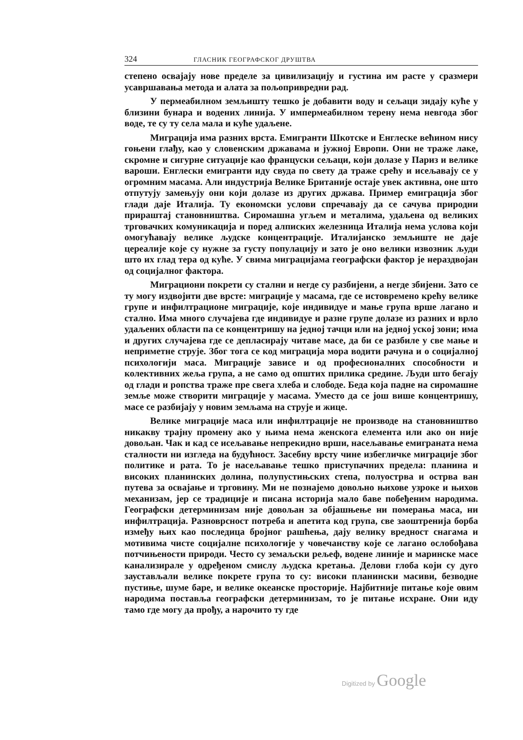324 ГЛАСНИК ГЕОГРАФСКОГ ДРУШТВА
степено освајају нове пределе за цивилизацију и густина им расте у сразмери усавршавања метода и алата за пољопривредни рад.
У пермеабилном земљишту тешко је добавити воду и сељаци зидају куће у близини бунара и водених линија. У импермеабилном терену нема невгода због воде, те су ту села мала и куће удаљене.
Миграција има разних врста. Емигранти Шкотске и Енглеске већином нису гоњени глађу, као у словенским државама и јужној Европи. Они не траже лаке, скромне и сигурне ситуације као француски сељаци, који долазе у Париз и велике вароши. Енглески емигранти иду свуда по свету да траже срећу и исељавају се у огромним масама. Али индустрија Велике Британије остаје увек активна, оне што отпутују замењују они који долазе из других држава. Пример емиграција због глади даје Италија. Ту економски услови спречавају да се сачува природни прираштај становништва. Сиромашна угљем и металима, удаљена од великих трговачких комуникација и поред алписких железница Италија нема услова који омогућавају велике људске концентрације. Италијанско земљиште не даје цереалије које су нужне за густу популацију и зато је оно велики извозник људи што их глад тера од куће. У свима миграцијама географски фактор је нераздвојан од социјалног фактора.
Миграциони покрети су стални и негде су разбијени, а негде збијени. Зато се ту могу издвојити две врсте: миграције у масама, где се истовремено крећу велике групе и инфилтрационе миграције, које индивидуе и мање група врше лагано и стално. Има много случајева где индивидуе и разне групе долазе из разних и врло удаљених области па се концентришу на једној тачци или на једној уској зони; има и других случајева где се депласирају читаве масе, да би се разбиле у све мање и неприметне струје. Због тога се код миграција мора водити рачуна и о социјалној психологији маса. Миграције зависе и од професионалних способности и колективних жеља група, а не само од општих прилика средине. Људи што бегају од глади и ропства траже пре свега хлеба и слободе. Беда која падне на сиромашне земље може створити миграције у масама. Уместо да се још више концентришу, масе се разбијају у новим земљама на струје и жице.
Велике миграције маса или инфилтрације не производе на становништво никакву трајну промену ако у њима нема женскога елемента или ако он није довољан. Чак и кад се исељавање непрекидно врши, насељавање емиграната нема сталности ни изгледа на будућност. Засебну врсту чине избегличке миграције због политике и рата. То је насељавање тешко приступачних предела: планина и високих планинских долина, полупустињских степа, полуострва и острва ван путева за освајање и трговину. Ми не познајемо довољно њихове узроке и њихов механизам, јер се традиције и писана историја мало баве побеђеним народима. Географски детерминизам није довољан за објашњење ни померања маса, ни инфилтрација. Разноврсност потреба и апетита код група, све заоштренија борба између њих као последица бројног рашћења, дају велику вредност снагама и мотивима чисте социјалне психологије у човечанству које се лагано ослобођава потчињености природи. Често су земаљски рељеф, водене линије и маринске масе канализирале у одређеном смислу људска кретања. Делови глоба који су дуго заустављали велике покрете група то су: високи планински масиви, безводне пустиње, шуме баре, и велике океанске просторије. Најбитније питање које овим народима поставља географски детерминизам, то је питање исхране. Они иду тамо где могу да прођу, а нарочито ту где
Digitized by Google